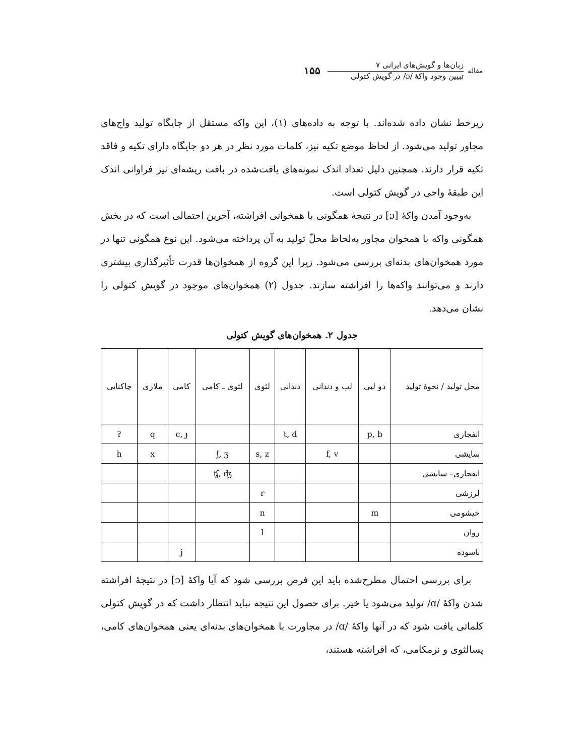مقاله
زبان‌ها و گویش‌های ایرانی ۷
تبیین وجود واکهٔ /ɔ/ در گویش کتولی
۱۵۵
زیرخط نشان داده شده‌اند. با توجه به داده‌های (۱)، این واکه مستقل از جایگاه تولید واج‌های مجاور تولید می‌شود. از لحاظ موضع تکیه نیز، کلمات مورد نظر در هر دو جایگاه دارای تکیه و فاقد تکیه قرار دارند. همچنین دلیل تعداد اندک نمونه‌های یافت‌شده در بافت ریشه‌ای نیز فراوانی اندک این طبقهٔ واجی در گویش کتولی است.
به‌وجود آمدن واکهٔ [ɔ] در نتیجهٔ همگونی با همخوانی افراشته، آخرین احتمالی است که در بخش همگونی واکه با همخوان مجاور به‌لحاظ محلّ تولید به آن پرداخته می‌شود. این نوع همگونی تنها در مورد همخوان‌های بدنه‌ای بررسی می‌شود. زیرا این گروه از همخوان‌ها قدرت تأثیرگذاری بیشتری دارند و می‌توانند واکه‌ها را افراشته سازند. جدول (۲) همخوان‌های موجود در گویش کتولی را نشان می‌دهد.
جدول ۲. همخوان‌های گویش کتولی
| محل تولید / نحوهٔ تولید | دو لبی | لب و دندانی | دندانی | لثوی | لثوی ـ کامی | کامی | ملازی | چاکنایی |
| --- | --- | --- | --- | --- | --- | --- | --- | --- |
| انفجاری | p, b | | t, d | | | c, ɟ | q | ʔ |
| سایشی | | f, v | | s, z | ʃ, ʒ | | x | h |
| انفجاری– سایشی | | | | | ʧ, ʤ | | | |
| لرزشی | | | | r | | | | |
| خیشومی | m | | | n | | | | |
| روان | | | | l | | | | |
| ناسوده | | | | | | j | | |
برای بررسی احتمال مطرح‌شده باید این فرض بررسی شود که آیا واکهٔ [ɔ] در نتیجهٔ افراشته شدن واکهٔ /ɑ/ تولید می‌شود یا خیر. برای حصول این نتیجه نباید انتظار داشت که در گویش کتولی کلماتی یافت شود که در آنها واکهٔ /ɑ/ در مجاورت با همخوان‌های بدنه‌ای یعنی همخوان‌های کامی، پسالثوی و نرمکامی، که افراشته هستند،